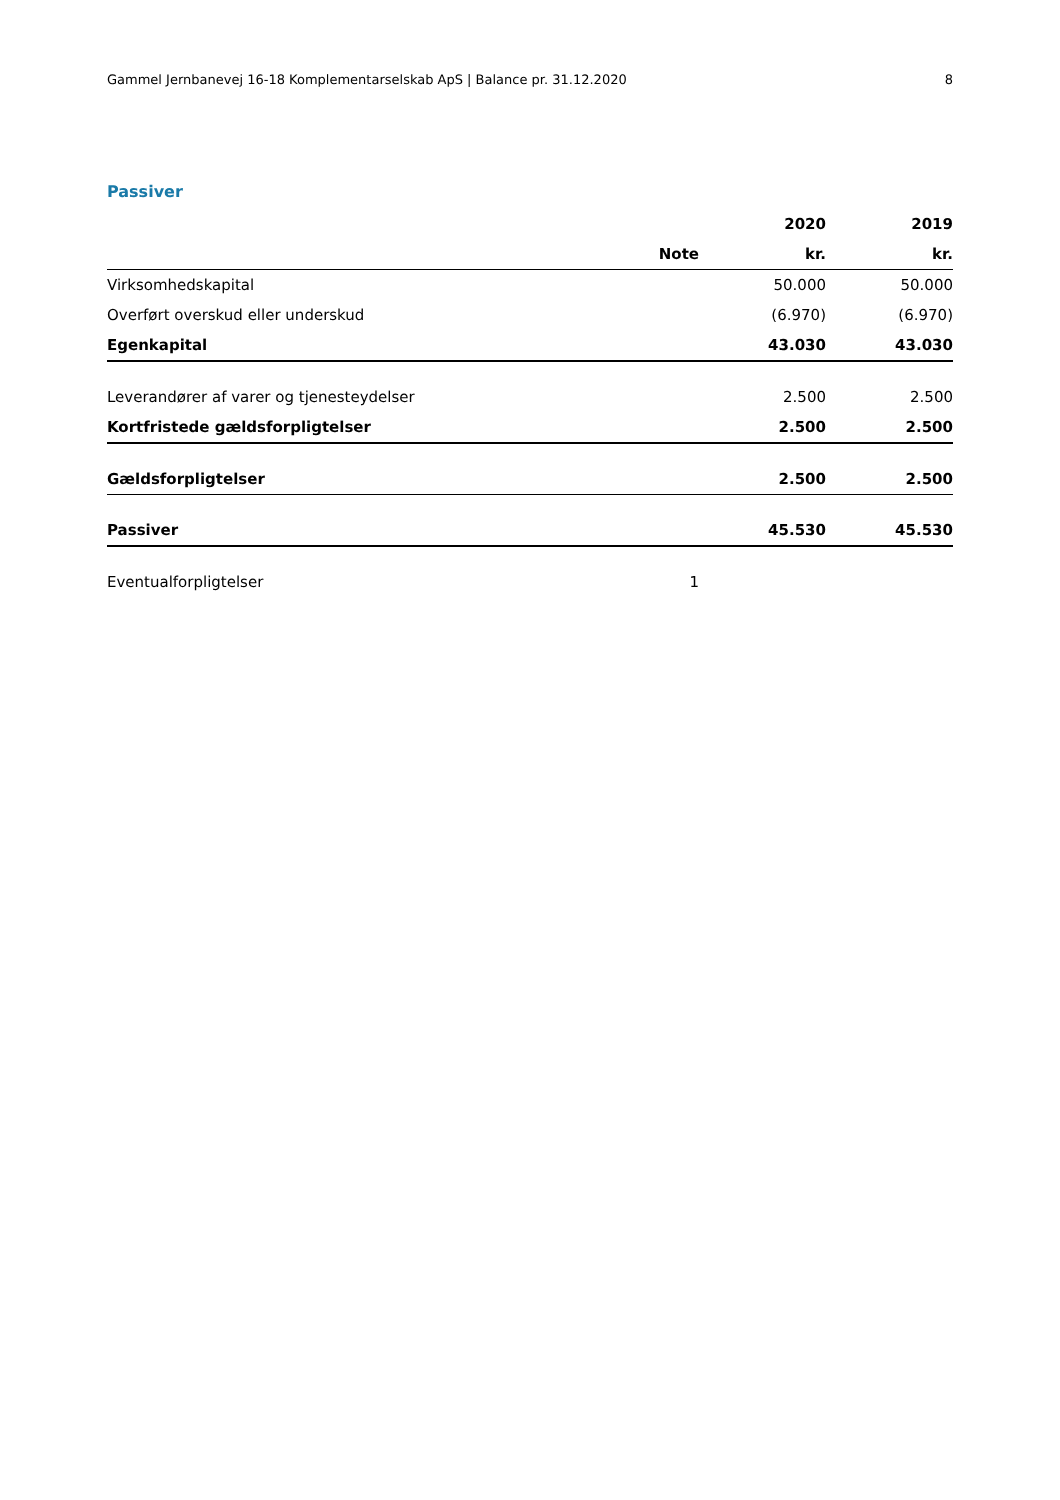Gammel Jernbanevej 16-18 Komplementarselskab ApS | Balance pr. 31.12.2020 8
Passiver
| | | 2020 | 2019 |
| --- | --- | --- | --- |
| | Note | kr. | kr. |
| Virksomhedskapital | | 50.000 | 50.000 |
| Overført overskud eller underskud | | (6.970) | (6.970) |
| Egenkapital | | 43.030 | 43.030 |
| Leverandører af varer og tjenesteydelser | | 2.500 | 2.500 |
| Kortfristede gældsforpligtelser | | 2.500 | 2.500 |
| Gældsforpligtelser | | 2.500 | 2.500 |
| Passiver | | 45.530 | 45.530 |
| Eventualforpligtelser | 1 | | |